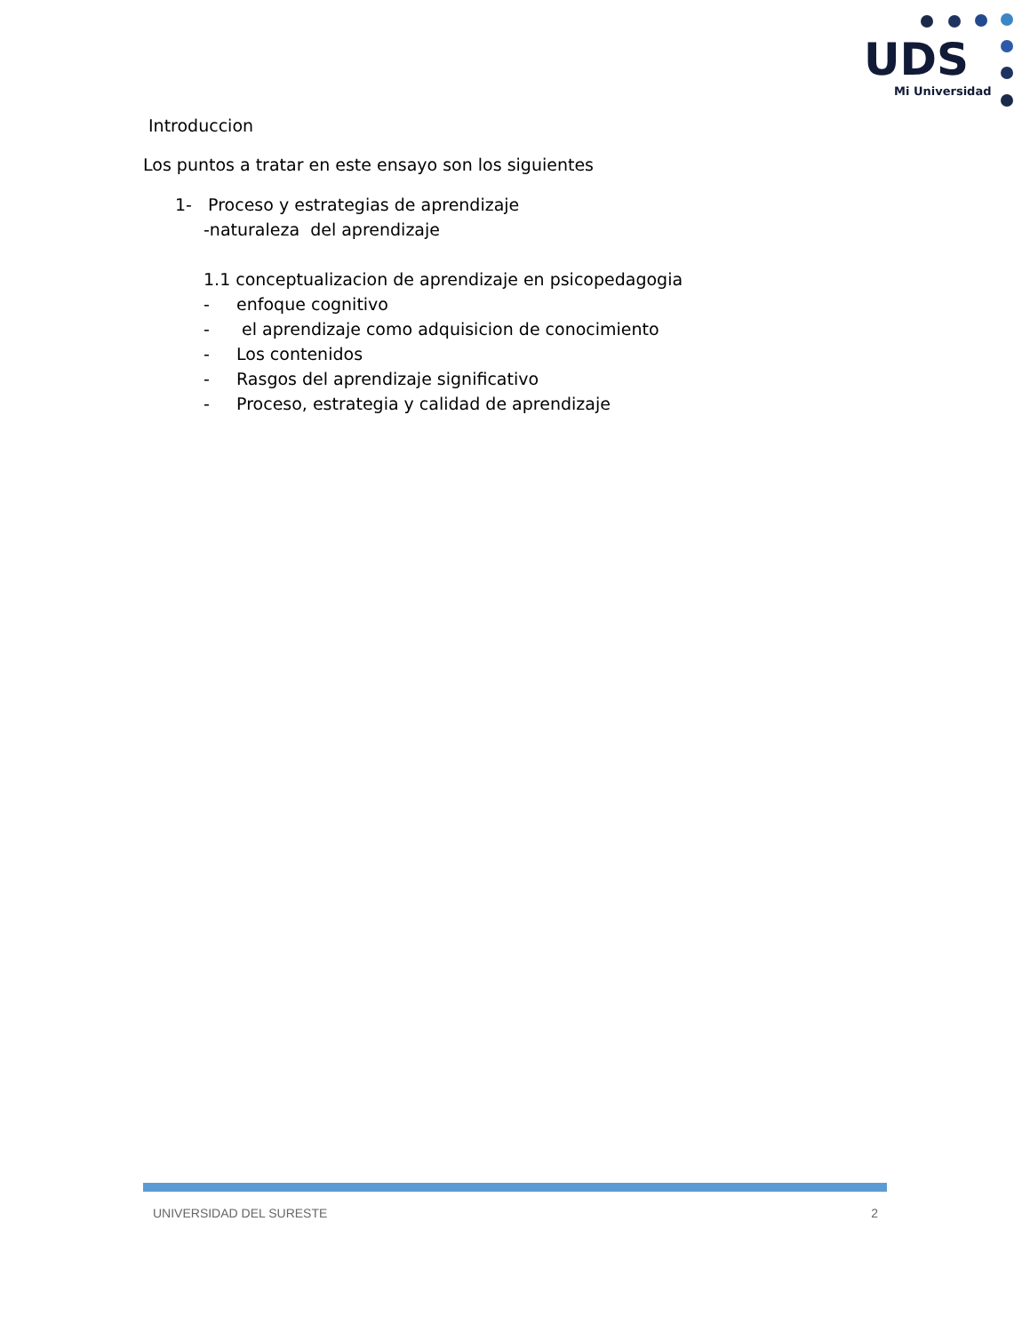UDS
Mi Universidad
Introduccion
Los puntos a tratar en este ensayo son los siguientes
1- Proceso y estrategias de aprendizaje
-naturaleza del aprendizaje
1.1 conceptualizacion de aprendizaje en psicopedagogia
- enfoque cognitivo
- el aprendizaje como adquisicion de conocimiento
- Los contenidos
- Rasgos del aprendizaje significativo
- Proceso, estrategia y calidad de aprendizaje
UNIVERSIDAD DEL SURESTE 2